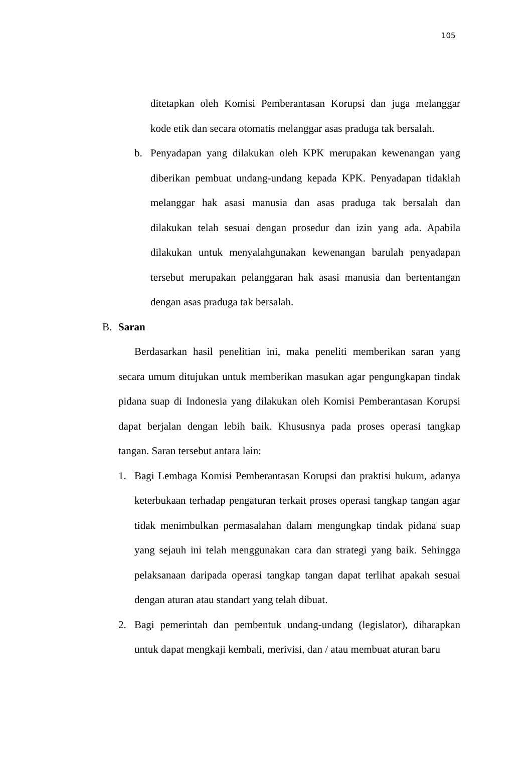105
ditetapkan oleh Komisi Pemberantasan Korupsi dan juga melanggar kode etik dan secara otomatis melanggar asas praduga tak bersalah.
b.
Penyadapan yang dilakukan oleh KPK merupakan kewenangan yang diberikan pembuat undang-undang kepada KPK. Penyadapan tidaklah melanggar hak asasi manusia dan asas praduga tak bersalah dan dilakukan telah sesuai dengan prosedur dan izin yang ada. Apabila dilakukan untuk menyalahgunakan kewenangan barulah penyadapan tersebut merupakan pelanggaran hak asasi manusia dan bertentangan dengan asas praduga tak bersalah.
B. Saran
Berdasarkan hasil penelitian ini, maka peneliti memberikan saran yang secara umum ditujukan untuk memberikan masukan agar pengungkapan tindak pidana suap di Indonesia yang dilakukan oleh Komisi Pemberantasan Korupsi dapat berjalan dengan lebih baik. Khususnya pada proses operasi tangkap tangan. Saran tersebut antara lain:
1. Bagi Lembaga Komisi Pemberantasan Korupsi dan praktisi hukum, adanya keterbukaan terhadap pengaturan terkait proses operasi tangkap tangan agar tidak menimbulkan permasalahan dalam mengungkap tindak pidana suap yang sejauh ini telah menggunakan cara dan strategi yang baik. Sehingga pelaksanaan daripada operasi tangkap tangan dapat terlihat apakah sesuai dengan aturan atau standart yang telah dibuat.
2. Bagi pemerintah dan pembentuk undang-undang (legislator), diharapkan untuk dapat mengkaji kembali, merivisi, dan / atau membuat aturan baru